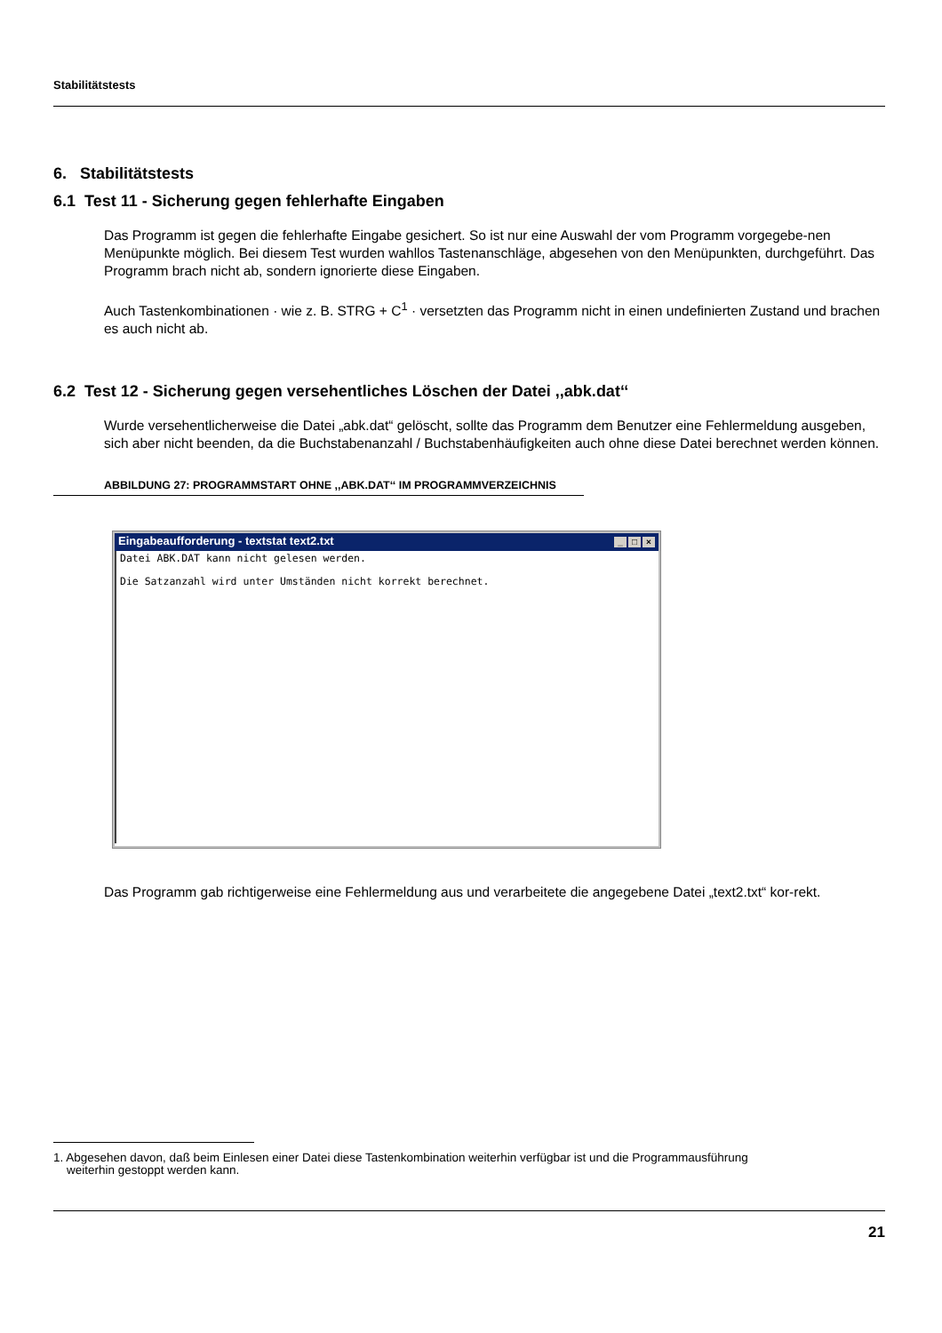Stabilitätstests
6. Stabilitätstests
6.1 Test 11 - Sicherung gegen fehlerhafte Eingaben
Das Programm ist gegen die fehlerhafte Eingabe gesichert. So ist nur eine Auswahl der vom Programm vorgegebe-nen Menüpunkte möglich. Bei diesem Test wurden wahllos Tastenanschläge, abgesehen von den Menüpunkten, durchgeführt. Das Programm brach nicht ab, sondern ignorierte diese Eingaben.
Auch Tastenkombinationen · wie z. B. STRG + C<sup>1</sup> · versetzten das Programm nicht in einen undefinierten Zustand und brachen es auch nicht ab.
6.2 Test 12 - Sicherung gegen versehentliches Löschen der Datei ,,abk.dat‘‘
Wurde versehentlicherweise die Datei „abk.dat“ gelöscht, sollte das Programm dem Benutzer eine Fehlermeldung ausgeben, sich aber nicht beenden, da die Buchstabenanzahl / Buchstabenhäufigkeiten auch ohne diese Datei berechnet werden können.
ABBILDUNG 27: PROGRAMMSTART OHNE ,,ABK.DAT‘‘ IM PROGRAMMVERZEICHNIS
Eingabeaufforderung - textstat text2.txt _ □ ×
Datei ABK.DAT kann nicht gelesen werden.
Die Satzanzahl wird unter Umständen nicht korrekt berechnet.
Das Programm gab richtigerweise eine Fehlermeldung aus und verarbeitete die angegebene Datei „text2.txt“ kor-rekt.
1. Abgesehen davon, daß beim Einlesen einer Datei diese Tastenkombination weiterhin verfügbar ist und die Programmausführung
weiterhin gestoppt werden kann.
21